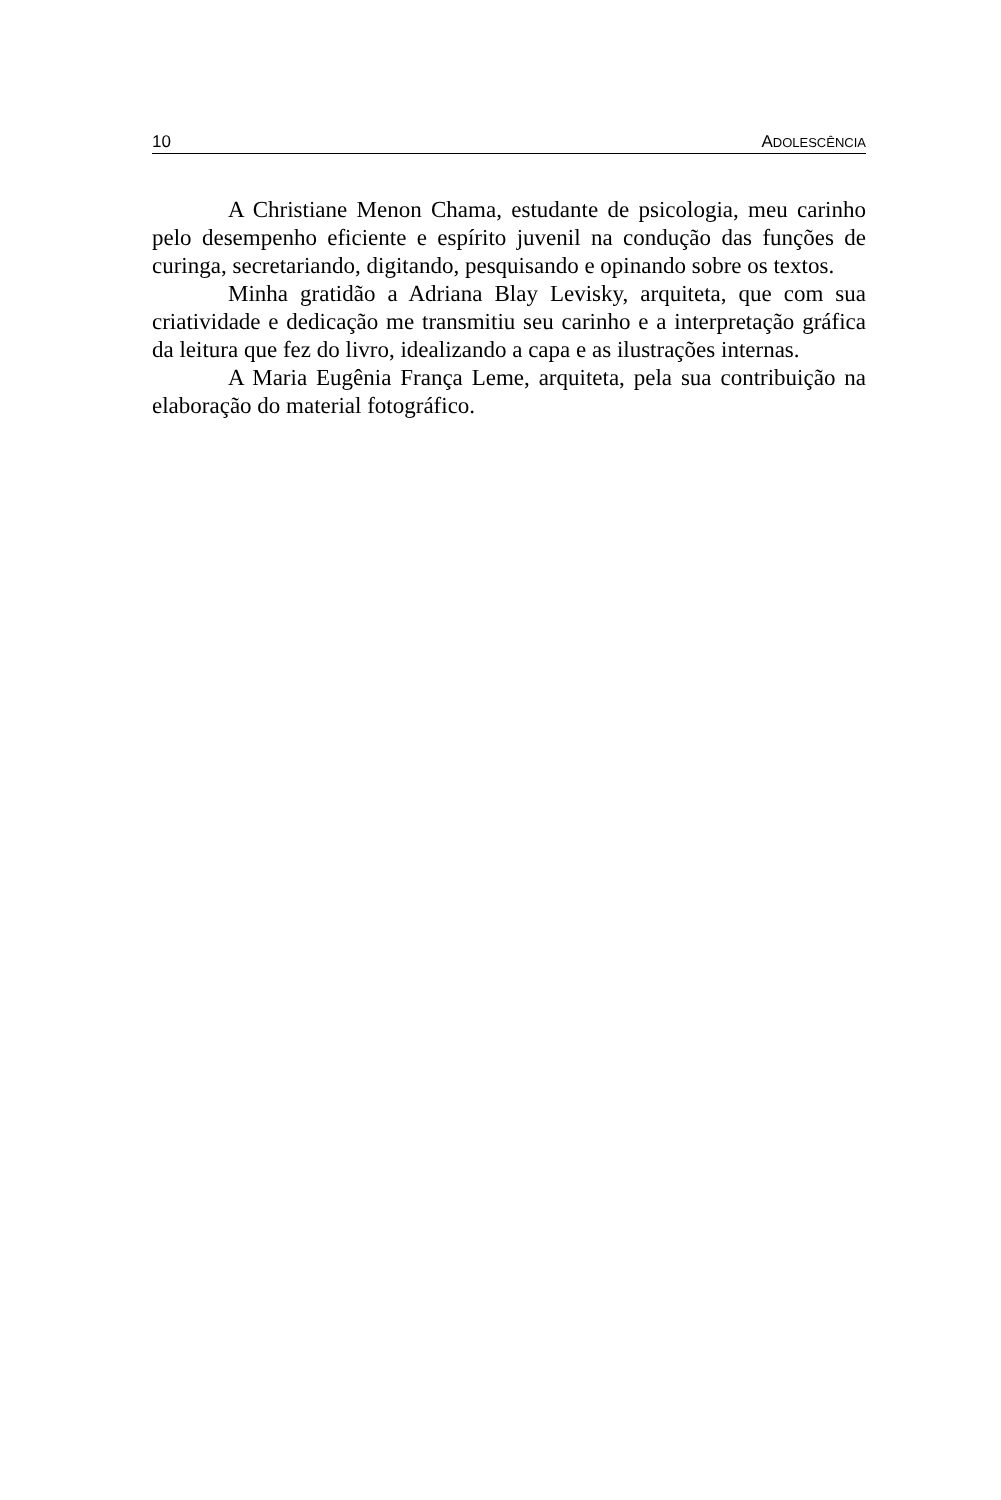10 ADOLESCÊNCIA
A Christiane Menon Chama, estudante de psicologia, meu carinho pelo desempenho eficiente e espírito juvenil na condução das funções de curinga, secretariando, digitando, pesquisando e opinando sobre os textos.
Minha gratidão a Adriana Blay Levisky, arquiteta, que com sua criatividade e dedicação me transmitiu seu carinho e a interpretação gráfica da leitura que fez do livro, idealizando a capa e as ilustrações internas.
A Maria Eugênia França Leme, arquiteta, pela sua contribuição na elaboração do material fotográfico.